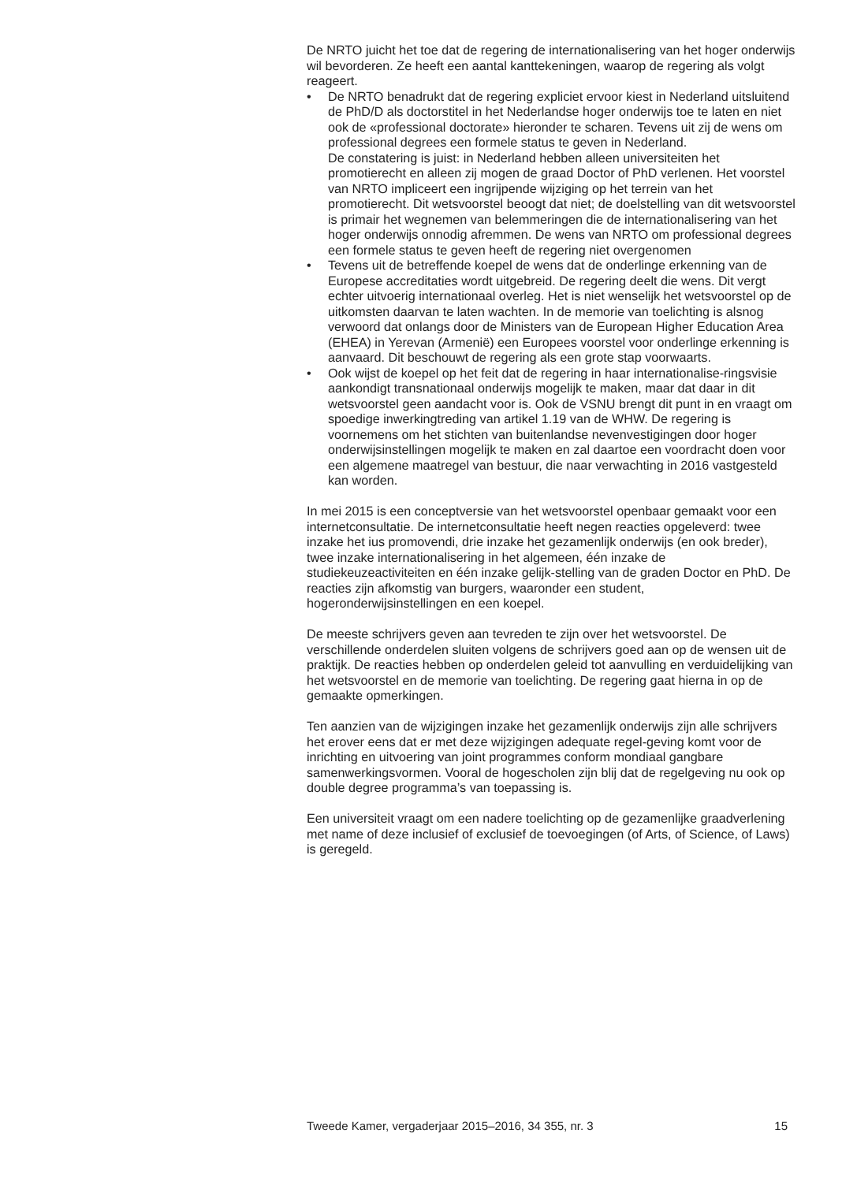De NRTO juicht het toe dat de regering de internationalisering van het hoger onderwijs wil bevorderen. Ze heeft een aantal kanttekeningen, waarop de regering als volgt reageert.
• De NRTO benadrukt dat de regering expliciet ervoor kiest in Nederland uitsluitend de PhD/D als doctorstitel in het Nederlandse hoger onderwijs toe te laten en niet ook de «professional doctorate» hieronder te scharen. Tevens uit zij de wens om professional degrees een formele status te geven in Nederland.
De constatering is juist: in Nederland hebben alleen universiteiten het promotierecht en alleen zij mogen de graad Doctor of PhD verlenen. Het voorstel van NRTO impliceert een ingrijpende wijziging op het terrein van het promotierecht. Dit wetsvoorstel beoogt dat niet; de doelstelling van dit wetsvoorstel is primair het wegnemen van belemmeringen die de internationalisering van het hoger onderwijs onnodig afremmen. De wens van NRTO om professional degrees een formele status te geven heeft de regering niet overgenomen
• Tevens uit de betreffende koepel de wens dat de onderlinge erkenning van de Europese accreditaties wordt uitgebreid. De regering deelt die wens. Dit vergt echter uitvoerig internationaal overleg. Het is niet wenselijk het wetsvoorstel op de uitkomsten daarvan te laten wachten. In de memorie van toelichting is alsnog verwoord dat onlangs door de Ministers van de European Higher Education Area (EHEA) in Yerevan (Armenië) een Europees voorstel voor onderlinge erkenning is aanvaard. Dit beschouwt de regering als een grote stap voorwaarts.
• Ook wijst de koepel op het feit dat de regering in haar internationalise-ringsvisie aankondigt transnationaal onderwijs mogelijk te maken, maar dat daar in dit wetsvoorstel geen aandacht voor is. Ook de VSNU brengt dit punt in en vraagt om spoedige inwerkingtreding van artikel 1.19 van de WHW. De regering is voornemens om het stichten van buitenlandse nevenvestigingen door hoger onderwijsinstellingen mogelijk te maken en zal daartoe een voordracht doen voor een algemene maatregel van bestuur, die naar verwachting in 2016 vastgesteld kan worden.
In mei 2015 is een conceptversie van het wetsvoorstel openbaar gemaakt voor een internetconsultatie. De internetconsultatie heeft negen reacties opgeleverd: twee inzake het ius promovendi, drie inzake het gezamenlijk onderwijs (en ook breder), twee inzake internationalisering in het algemeen, één inzake de studiekeuzeactiviteiten en één inzake gelijk-stelling van de graden Doctor en PhD. De reacties zijn afkomstig van burgers, waaronder een student, hogeronderwijsinstellingen en een koepel.
De meeste schrijvers geven aan tevreden te zijn over het wetsvoorstel. De verschillende onderdelen sluiten volgens de schrijvers goed aan op de wensen uit de praktijk. De reacties hebben op onderdelen geleid tot aanvulling en verduidelijking van het wetsvoorstel en de memorie van toelichting. De regering gaat hierna in op de gemaakte opmerkingen.
Ten aanzien van de wijzigingen inzake het gezamenlijk onderwijs zijn alle schrijvers het erover eens dat er met deze wijzigingen adequate regel-geving komt voor de inrichting en uitvoering van joint programmes conform mondiaal gangbare samenwerkingsvormen. Vooral de hogescholen zijn blij dat de regelgeving nu ook op double degree programma’s van toepassing is.
Een universiteit vraagt om een nadere toelichting op de gezamenlijke graadverlening met name of deze inclusief of exclusief de toevoegingen (of Arts, of Science, of Laws) is geregeld.
Tweede Kamer, vergaderjaar 2015–2016, 34 355, nr. 3 15